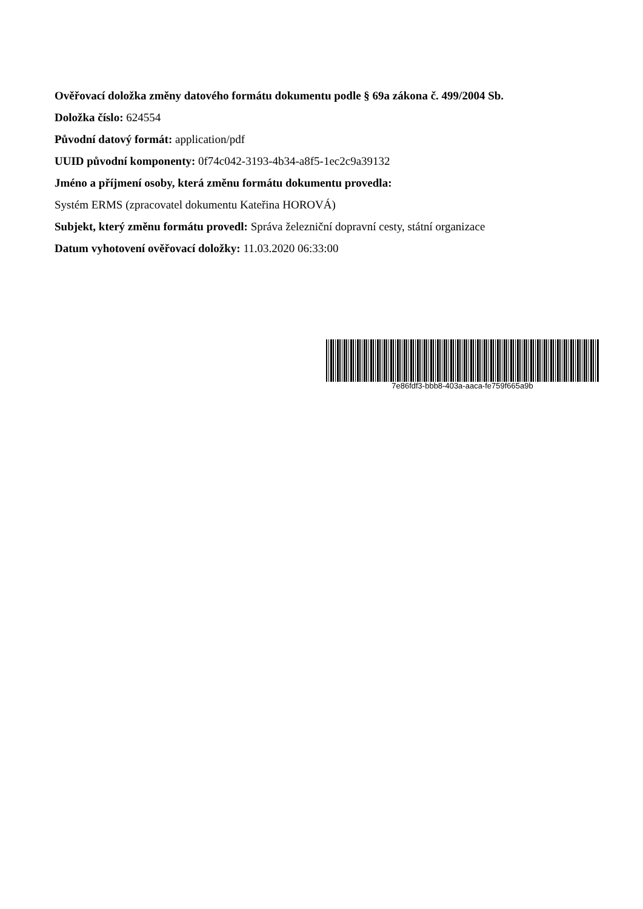Ověřovací doložka změny datového formátu dokumentu podle § 69a zákona č. 499/2004 Sb.
Doložka číslo: 624554
Původní datový formát: application/pdf
UUID původní komponenty: 0f74c042-3193-4b34-a8f5-1ec2c9a39132
Jméno a příjmení osoby, která změnu formátu dokumentu provedla:
Systém ERMS (zpracovatel dokumentu Kateřina HOROVÁ)
Subjekt, který změnu formátu provedl: Správa železniční dopravní cesty, státní organizace
Datum vyhotovení ověřovací doložky: 11.03.2020 06:33:00
7e86fdf3-bbb8-403a-aaca-fe759f665a9b